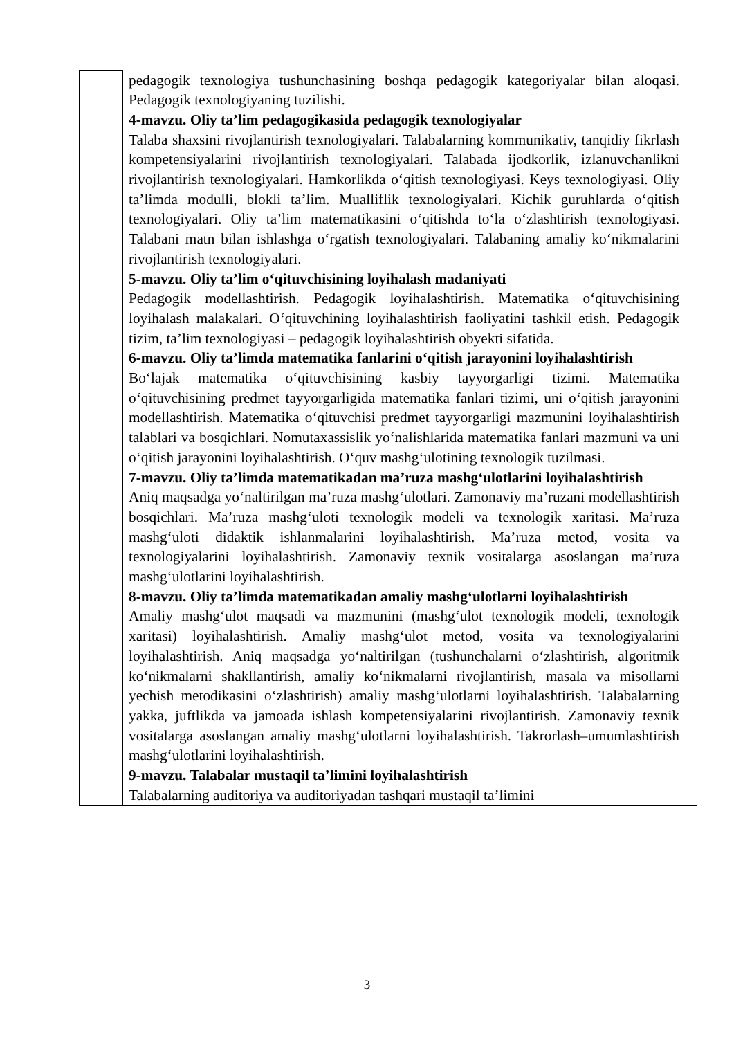| | pedagogik texnologiya tushunchasining boshqa pedagogik kategoriyalar bilan aloqasi. Pedagogik texnologiyaning tuzilishi. 4-mavzu. Oliy ta’lim pedagogikasida pedagogik texnologiyalar Talaba shaxsini rivojlantirish texnologiyalari. Talabalarning kommunikativ, tanqidiy fikrlash kompetensiyalarini rivojlantirish texnologiyalari. Talabada ijodkorlik, izlanuvchanlikni rivojlantirish texnologiyalari. Hamkorlikda o‘qitish texnologiyasi. Keys texnologiyasi. Oliy ta’limda modulli, blokli ta’lim. Mualliflik texnologiyalari. Kichik guruhlarda o‘qitish texnologiyalari. Oliy ta’lim matematikasini o‘qitishda to‘la o‘zlashtirish texnologiyasi. Talabani matn bilan ishlashga o‘rgatish texnologiyalari. Talabaning amaliy ko‘nikmalarini rivojlantirish texnologiyalari. 5-mavzu. Oliy ta’lim o‘qituvchisining loyihalash madaniyati Pedagogik modellashtirish. Pedagogik loyihalashtirish. Matematika o‘qituvchisining loyihalash malakalari. O‘qituvchining loyihalashtirish faoliyatini tashkil etish. Pedagogik tizim, ta’lim texnologiyasi – pedagogik loyihalashtirish obyekti sifatida. 6-mavzu. Oliy ta’limda matematika fanlarini o‘qitish jarayonini loyihalashtirish Bo‘lajak matematika o‘qituvchisining kasbiy tayyorgarligi tizimi. Matematika o‘qituvchisining predmet tayyorgarligida matematika fanlari tizimi, uni o‘qitish jarayonini modellashtirish. Matematika o‘qituvchisi predmet tayyorgarligi mazmunini loyihalashtirish talablari va bosqichlari. Nomutaxassislik yo‘nalishlarida matematika fanlari mazmuni va uni o‘qitish jarayonini loyihalashtirish. O‘quv mashg‘ulotining texnologik tuzilmasi. 7-mavzu. Oliy ta’limda matematikadan ma’ruza mashg‘ulotlarini loyihalashtirish Aniq maqsadga yo‘naltirilgan ma’ruza mashg‘ulotlari. Zamonaviy ma’ruzani modellashtirish bosqichlari. Ma’ruza mashg‘uloti texnologik modeli va texnologik xaritasi. Ma’ruza mashg‘uloti didaktik ishlanmalarini loyihalashtirish. Ma’ruza metod, vosita va texnologiyalarini loyihalashtirish. Zamonaviy texnik vositalarga asoslangan ma’ruza mashg‘ulotlarini loyihalashtirish. 8-mavzu. Oliy ta’limda matematikadan amaliy mashg‘ulotlarni loyihalashtirish Amaliy mashg‘ulot maqsadi va mazmunini (mashg‘ulot texnologik modeli, texnologik xaritasi) loyihalashtirish. Amaliy mashg‘ulot metod, vosita va texnologiyalarini loyihalashtirish. Aniq maqsadga yo‘naltirilgan (tushunchalarni o‘zlashtirish, algoritmik ko‘nikmalarni shakllantirish, amaliy ko‘nikmalarni rivojlantirish, masala va misollarni yechish metodikasini o‘zlashtirish) amaliy mashg‘ulotlarni loyihalashtirish. Talabalarning yakka, juftlikda va jamoada ishlash kompetensiyalarini rivojlantirish. Zamonaviy texnik vositalarga asoslangan amaliy mashg‘ulotlarni loyihalashtirish. Takrorlash–umumlashtirish mashg‘ulotlarini loyihalashtirish. 9-mavzu. Talabalar mustaqil ta’limini loyihalashtirish Talabalarning auditoriya va auditoriyadan tashqari mustaqil ta’limini |
3